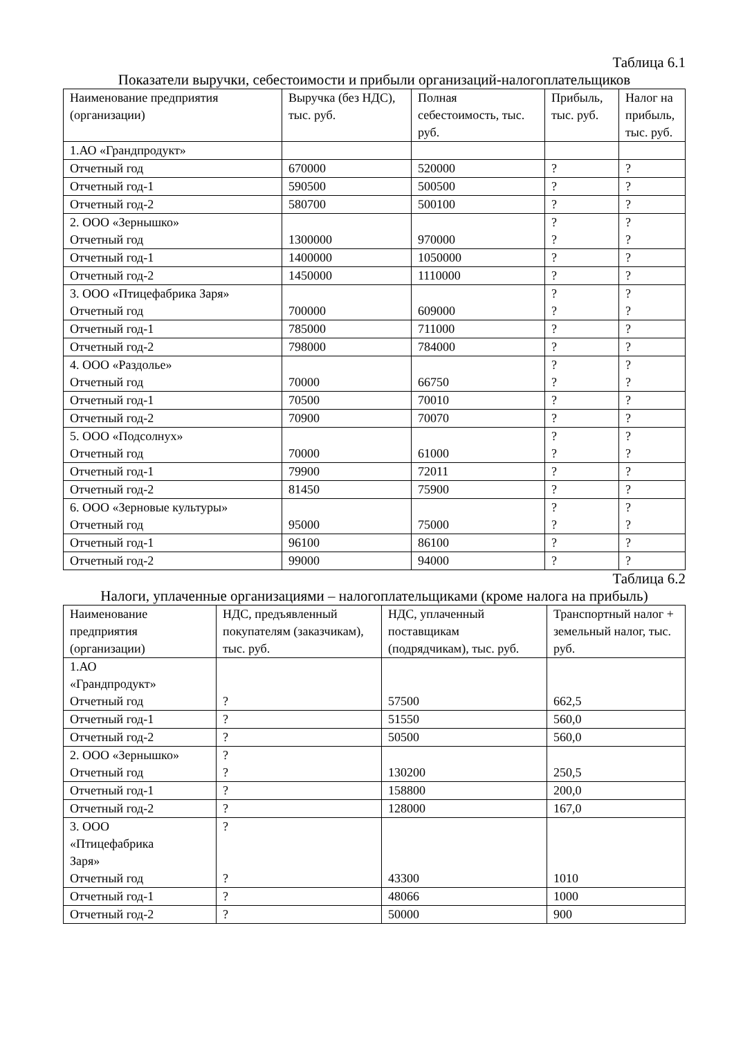Таблица 6.1
Показатели выручки, себестоимости и прибыли организаций-налогоплательщиков
| Наименование предприятия (организации) | Выручка (без НДС), тыс. руб. | Полная себестоимость, тыс. руб. | Прибыль, тыс. руб. | Налог на прибыль, тыс. руб. |
| --- | --- | --- | --- | --- |
| 1.АО «Грандпродукт» | | | | |
| Отчетный год | 670000 | 520000 | ? | ? |
| Отчетный год-1 | 590500 | 500500 | ? | ? |
| Отчетный год-2 | 580700 | 500100 | ? | ? |
| 2. ООО «Зернышко» Отчетный год | 1300000 | 970000 | ? ? | ? ? |
| Отчетный год-1 | 1400000 | 1050000 | ? | ? |
| Отчетный год-2 | 1450000 | 1110000 | ? | ? |
| 3. ООО «Птицефабрика Заря» Отчетный год | 700000 | 609000 | ? ? | ? ? |
| Отчетный год-1 | 785000 | 711000 | ? | ? |
| Отчетный год-2 | 798000 | 784000 | ? | ? |
| 4. ООО «Раздолье» Отчетный год | 70000 | 66750 | ? ? | ? ? |
| Отчетный год-1 | 70500 | 70010 | ? | ? |
| Отчетный год-2 | 70900 | 70070 | ? | ? |
| 5. ООО «Подсолнух» Отчетный год | 70000 | 61000 | ? ? | ? ? |
| Отчетный год-1 | 79900 | 72011 | ? | ? |
| Отчетный год-2 | 81450 | 75900 | ? | ? |
| 6. ООО «Зерновые культуры» Отчетный год | 95000 | 75000 | ? ? | ? ? |
| Отчетный год-1 | 96100 | 86100 | ? | ? |
| Отчетный год-2 | 99000 | 94000 | ? | ? |
Таблица 6.2
Налоги, уплаченные организациями – налогоплательщиками (кроме налога на прибыль)
| Наименование предприятия (организации) | НДС, предъявленный покупателям (заказчикам), тыс. руб. | НДС, уплаченный поставщикам (подрядчикам), тыс. руб. | Транспортный налог + земельный налог, тыс. руб. |
| --- | --- | --- | --- |
| 1.АО «Грандпродукт» Отчетный год | ? | 57500 | 662,5 |
| Отчетный год-1 | ? | 51550 | 560,0 |
| Отчетный год-2 | ? | 50500 | 560,0 |
| 2. ООО «Зернышко» Отчетный год | ? ? | 130200 | 250,5 |
| Отчетный год-1 | ? | 158800 | 200,0 |
| Отчетный год-2 | ? | 128000 | 167,0 |
| 3. ООО «Птицефабрика Заря» Отчетный год | ? ? | 43300 | 1010 |
| Отчетный год-1 | ? | 48066 | 1000 |
| Отчетный год-2 | ? | 50000 | 900 |